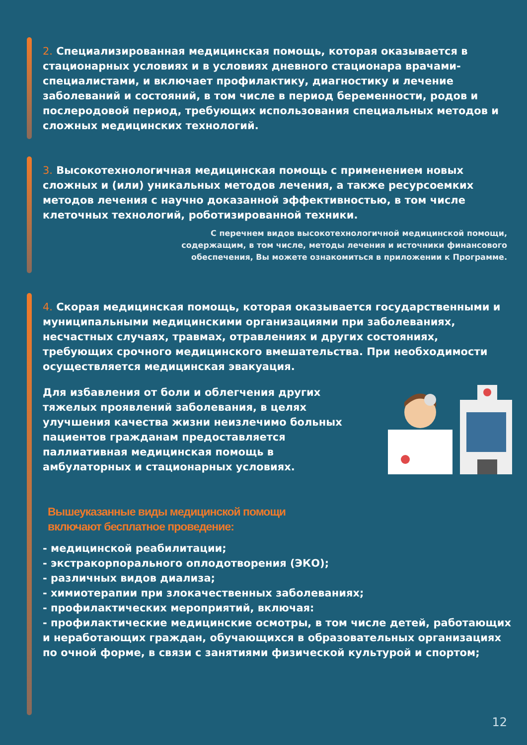2. Специализированная медицинская помощь, которая оказывается в стационарных условиях и в условиях дневного стационара врачами-специалистами, и включает профилактику, диагностику и лечение заболеваний и состояний, в том числе в период беременности, родов и послеродовой период, требующих использования специальных методов и сложных медицинских технологий.
3. Высокотехнологичная медицинская помощь с применением новых сложных и (или) уникальных методов лечения, а также ресурсоемких методов лечения с научно доказанной эффективностью, в том числе клеточных технологий, роботизированной техники.
С перечнем видов высокотехнологичной медицинской помощи,
содержащим, в том числе, методы лечения и источники финансового
обеспечения, Вы можете ознакомиться в приложении к Программе.
4. Скорая медицинская помощь, которая оказывается государственными и муниципальными медицинскими организациями при заболеваниях, несчастных случаях, травмах, отравлениях и других состояниях, требующих срочного медицинского вмешательства. При необходимости осуществляется медицинская эвакуация.
Для избавления от боли и облегчения других тяжелых проявлений заболевания, в целях улучшения качества жизни неизлечимо больных пациентов гражданам предоставляется паллиативная медицинская помощь в амбулаторных и стационарных условиях.
Вышеуказанные виды медицинской помощи
включают бесплатное проведение:
- медицинской реабилитации;
- экстракорпорального оплодотворения (ЭКО);
- различных видов диализа;
- химиотерапии при злокачественных заболеваниях;
- профилактических мероприятий, включая:
- профилактические медицинские осмотры, в том числе детей, работающих и неработающих граждан, обучающихся в образовательных организациях по очной форме, в связи с занятиями физической культурой и спортом;
12